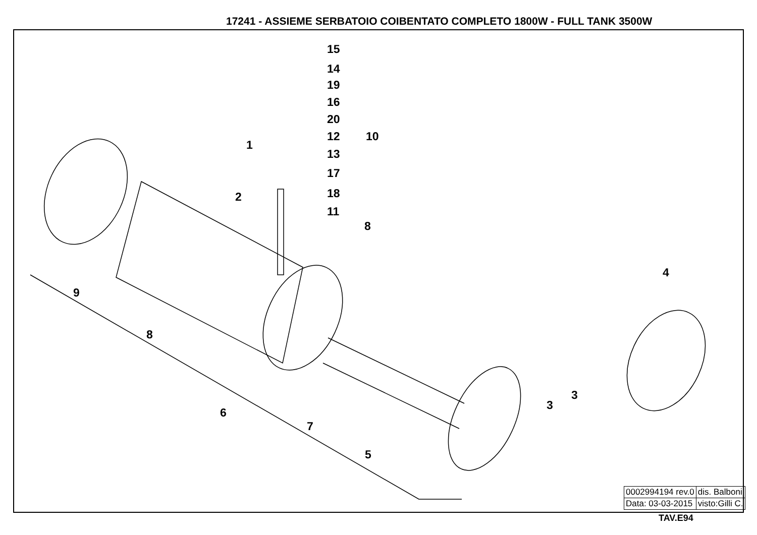17241 - ASSIEME SERBATOIO COIBENTATO COMPLETO 1800W - FULL TANK 3500W
15
14
19
16
20
12 10
1
13
17
2 18
11
8
4
9
8
3
3
6
7
5
| 0002994194 rev.0 | dis. Balboni |
| Data: 03-03-2015 | visto:Gilli C. |
TAV.E94